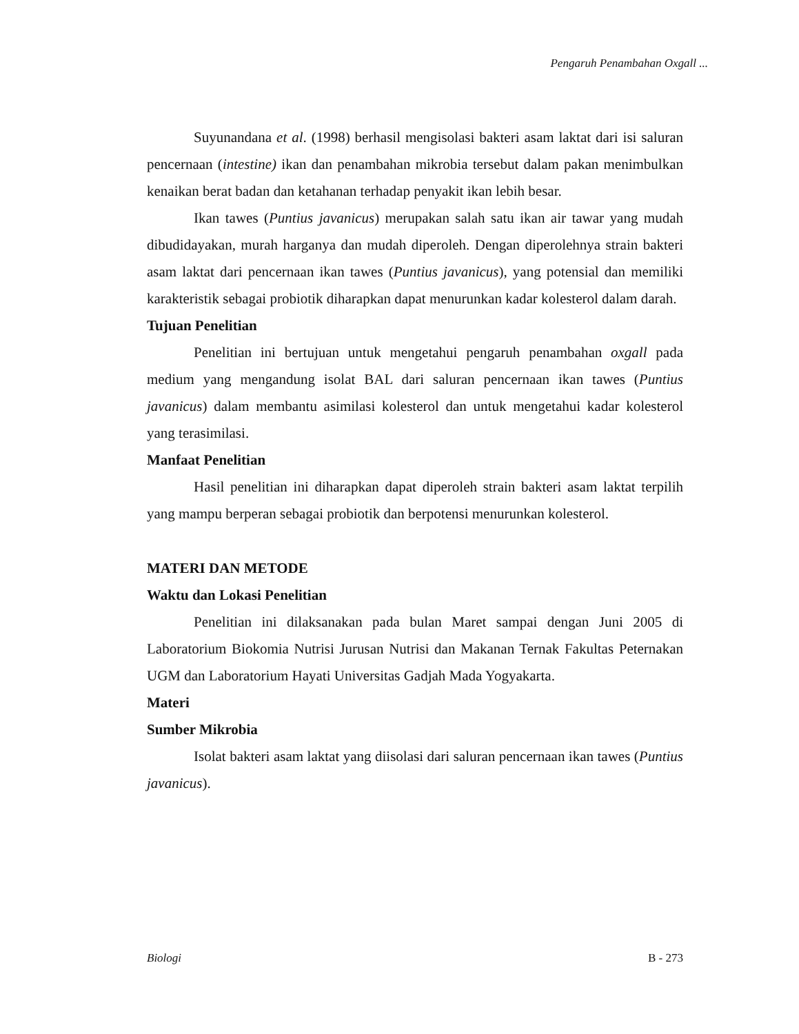Pengaruh Penambahan Oxgall ...
Suyunandana et al. (1998) berhasil mengisolasi bakteri asam laktat dari isi saluran pencernaan (intestine) ikan dan penambahan mikrobia tersebut dalam pakan menimbulkan kenaikan berat badan dan ketahanan terhadap penyakit ikan lebih besar.
Ikan tawes (Puntius javanicus) merupakan salah satu ikan air tawar yang mudah dibudidayakan, murah harganya dan mudah diperoleh. Dengan diperolehnya strain bakteri asam laktat dari pencernaan ikan tawes (Puntius javanicus), yang potensial dan memiliki karakteristik sebagai probiotik diharapkan dapat menurunkan kadar kolesterol dalam darah.
Tujuan Penelitian
Penelitian ini bertujuan untuk mengetahui pengaruh penambahan oxgall pada medium yang mengandung isolat BAL dari saluran pencernaan ikan tawes (Puntius javanicus) dalam membantu asimilasi kolesterol dan untuk mengetahui kadar kolesterol yang terasimilasi.
Manfaat Penelitian
Hasil penelitian ini diharapkan dapat diperoleh strain bakteri asam laktat terpilih yang mampu berperan sebagai probiotik dan berpotensi menurunkan kolesterol.
MATERI DAN METODE
Waktu dan Lokasi Penelitian
Penelitian ini dilaksanakan pada bulan Maret sampai dengan Juni 2005 di Laboratorium Biokomia Nutrisi Jurusan Nutrisi dan Makanan Ternak Fakultas Peternakan UGM dan Laboratorium Hayati Universitas Gadjah Mada Yogyakarta.
Materi
Sumber Mikrobia
Isolat bakteri asam laktat yang diisolasi dari saluran pencernaan ikan tawes (Puntius javanicus).
Biologi B - 273